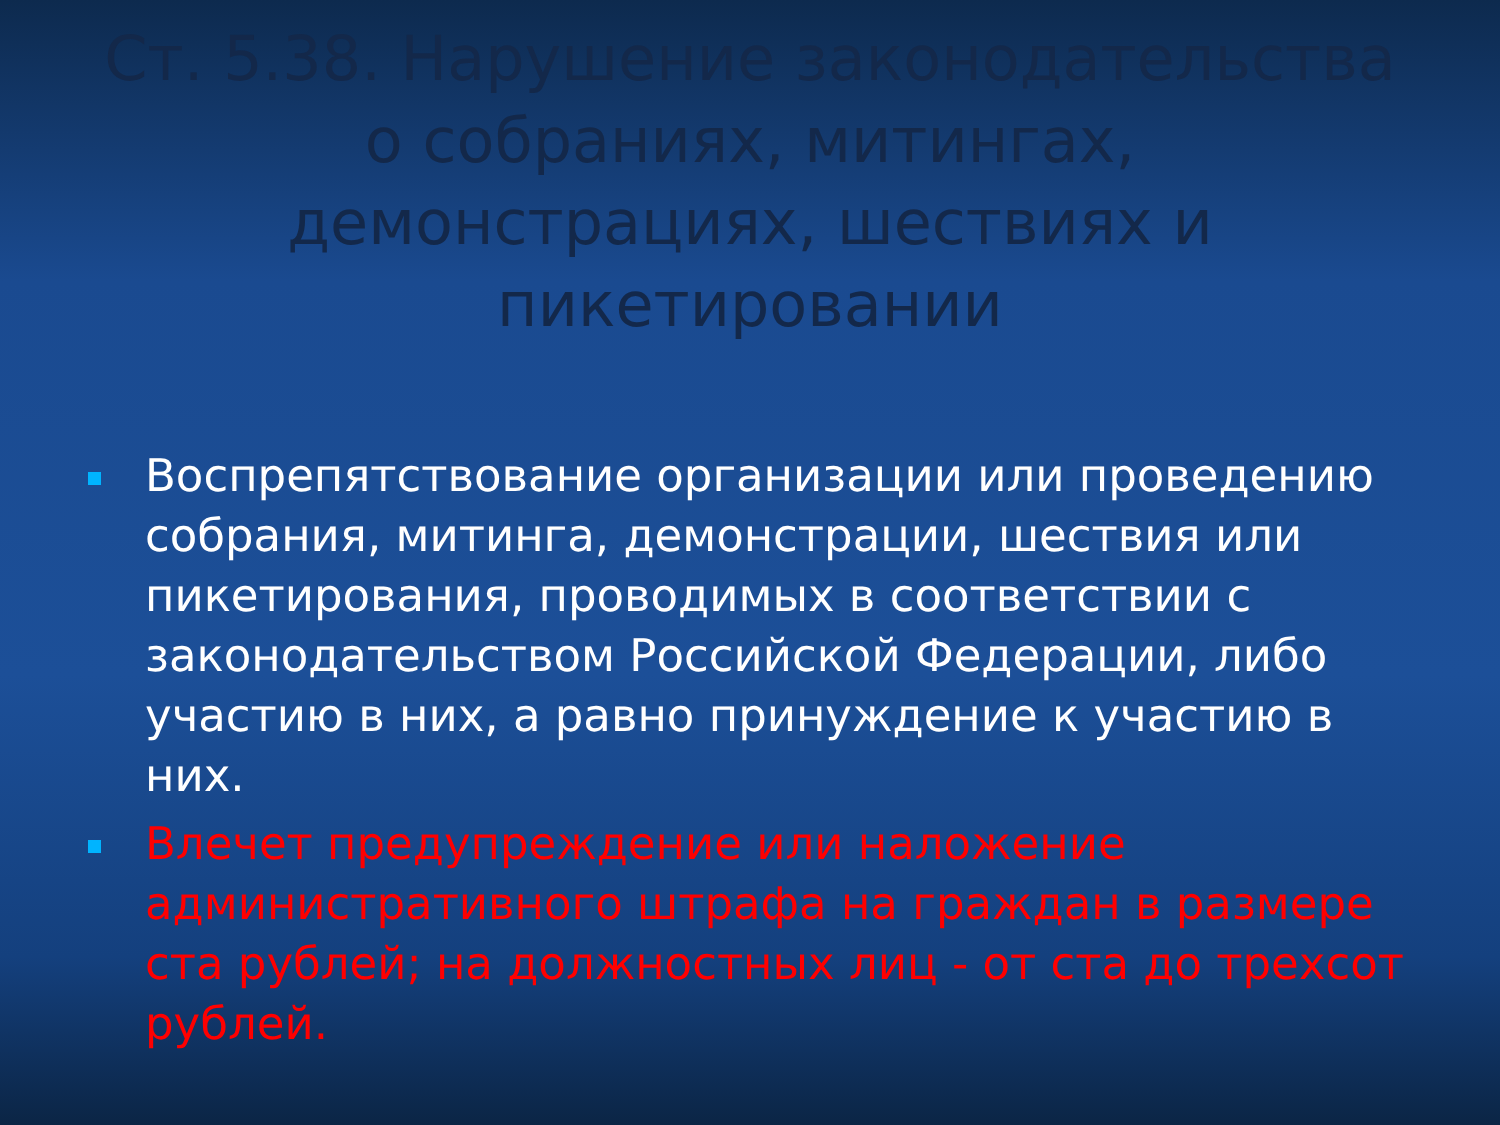Ст. 5.38. Нарушение законодательства о собраниях, митингах, демонстрациях, шествиях и пикетировании
Воспрепятствование организации или проведению собрания, митинга, демонстрации, шествия или пикетирования, проводимых в соответствии с законодательством Российской Федерации, либо участию в них, а равно принуждение к участию в них.
Влечет предупреждение или наложение административного штрафа на граждан в размере ста рублей; на должностных лиц - от ста до трехсот рублей.